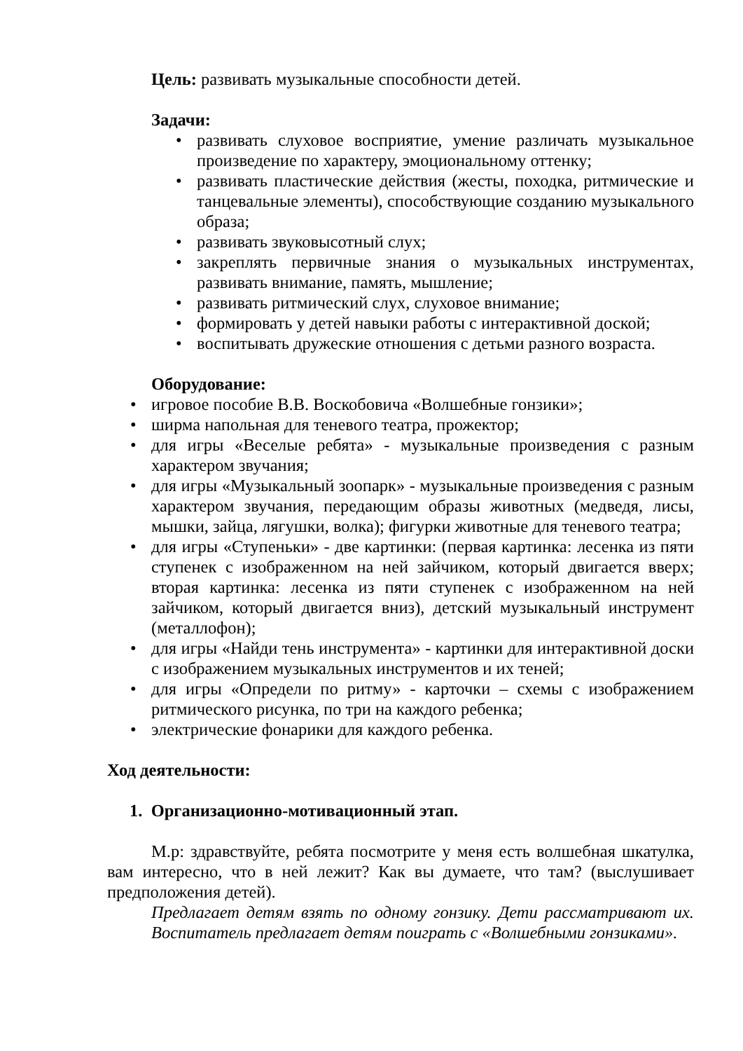Цель: развивать музыкальные способности детей.
Задачи:
• развивать слуховое восприятие, умение различать музыкальное произведение по характеру, эмоциональному оттенку;
• развивать пластические действия (жесты, походка, ритмические и танцевальные элементы), способствующие созданию музыкального образа;
• развивать звуковысотный слух;
• закреплять первичные знания о музыкальных инструментах, развивать внимание, память, мышление;
• развивать ритмический слух, слуховое внимание;
• формировать у детей навыки работы с интерактивной доской;
• воспитывать дружеские отношения с детьми разного возраста.
Оборудование:
• игровое пособие В.В. Воскобовича «Волшебные гонзики»;
• ширма напольная для теневого театра, прожектор;
• для игры «Веселые ребята» - музыкальные произведения с разным характером звучания;
• для игры «Музыкальный зоопарк» - музыкальные произведения с разным характером звучания, передающим образы животных (медведя, лисы, мышки, зайца, лягушки, волка); фигурки животные для теневого театра;
• для игры «Ступеньки» - две картинки: (первая картинка: лесенка из пяти ступенек с изображенном на ней зайчиком, который двигается вверх; вторая картинка: лесенка из пяти ступенек с изображенном на ней зайчиком, который двигается вниз), детский музыкальный инструмент (металлофон);
• для игры «Найди тень инструмента» - картинки для интерактивной доски с изображением музыкальных инструментов и их теней;
• для игры «Определи по ритму» - карточки – схемы с изображением ритмического рисунка, по три на каждого ребенка;
• электрические фонарики для каждого ребенка.
Ход деятельности:
1. Организационно-мотивационный этап.
М.р: здравствуйте, ребята посмотрите у меня есть волшебная шкатулка, вам интересно, что в ней лежит? Как вы думаете, что там? (выслушивает предположения детей).
Предлагает детям взять по одному гонзику. Дети рассматривают их. Воспитатель предлагает детям поиграть с «Волшебными гонзиками».